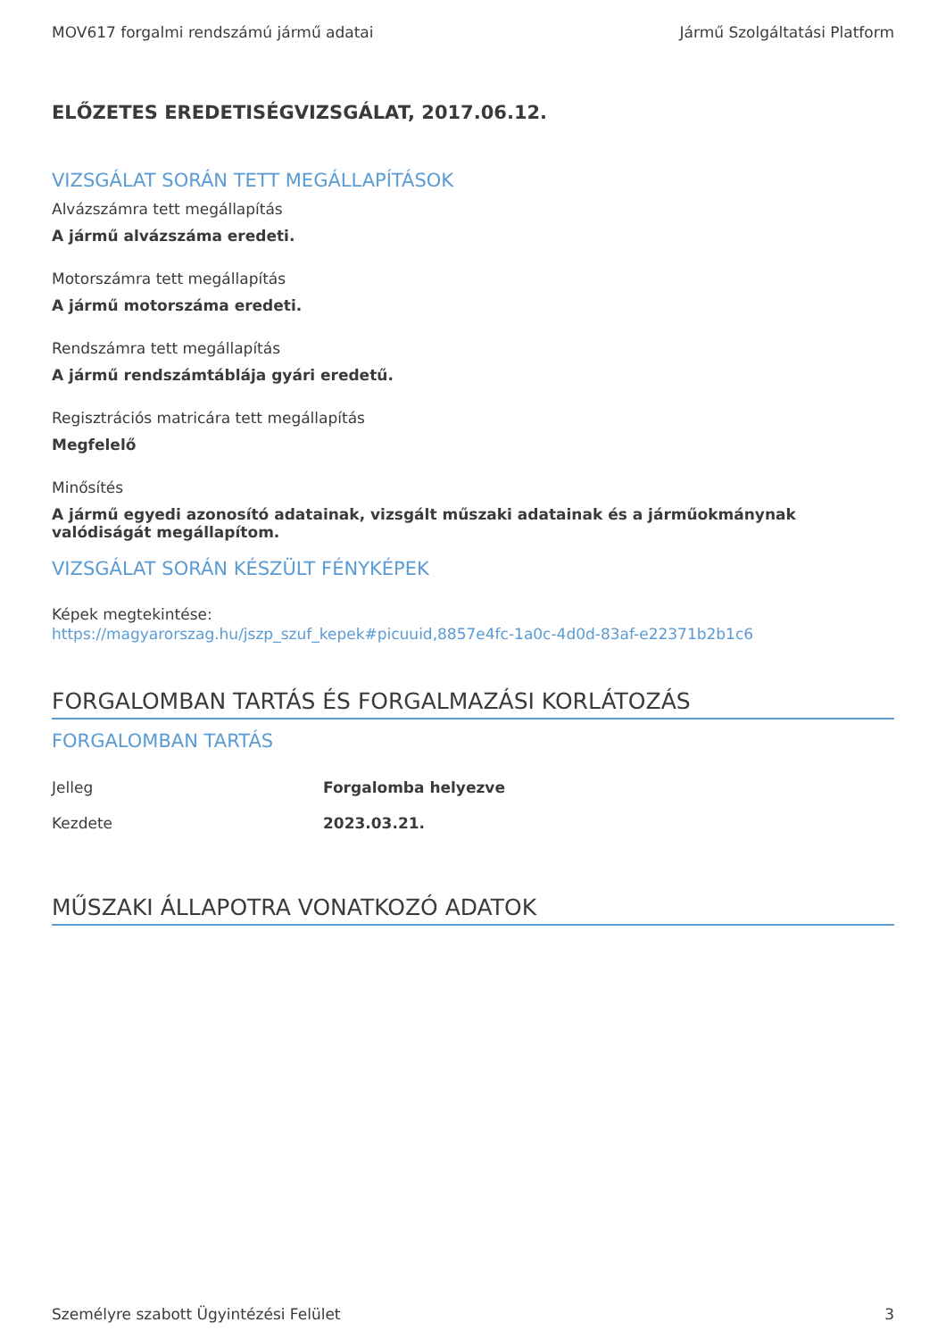MOV617 forgalmi rendszámú jármű adatai Jármű Szolgáltatási Platform
ELŐZETES EREDETISÉGVIZSGÁLAT, 2017.06.12.
VIZSGÁLAT SORÁN TETT MEGÁLLAPÍTÁSOK
Alvázszámra tett megállapítás
A jármű alvázszáma eredeti.
Motorszámra tett megállapítás
A jármű motorszáma eredeti.
Rendszámra tett megállapítás
A jármű rendszámtáblája gyári eredetű.
Regisztrációs matricára tett megállapítás
Megfelelő
Minősítés
A jármű egyedi azonosító adatainak, vizsgált műszaki adatainak és a járműokmánynak valódiságát megállapítom.
VIZSGÁLAT SORÁN KÉSZÜLT FÉNYKÉPEK
Képek megtekintése:
https://magyarorszag.hu/jszp_szuf_kepek#picuuid,8857e4fc-1a0c-4d0d-83af-e22371b2b1c6
FORGALOMBAN TARTÁS ÉS FORGALMAZÁSI KORLÁTOZÁS
FORGALOMBAN TARTÁS
| Jelleg | Forgalomba helyezve |
| Kezdete | 2023.03.21. |
MŰSZAKI ÁLLAPOTRA VONATKOZÓ ADATOK
Személyre szabott Ügyintézési Felület 3